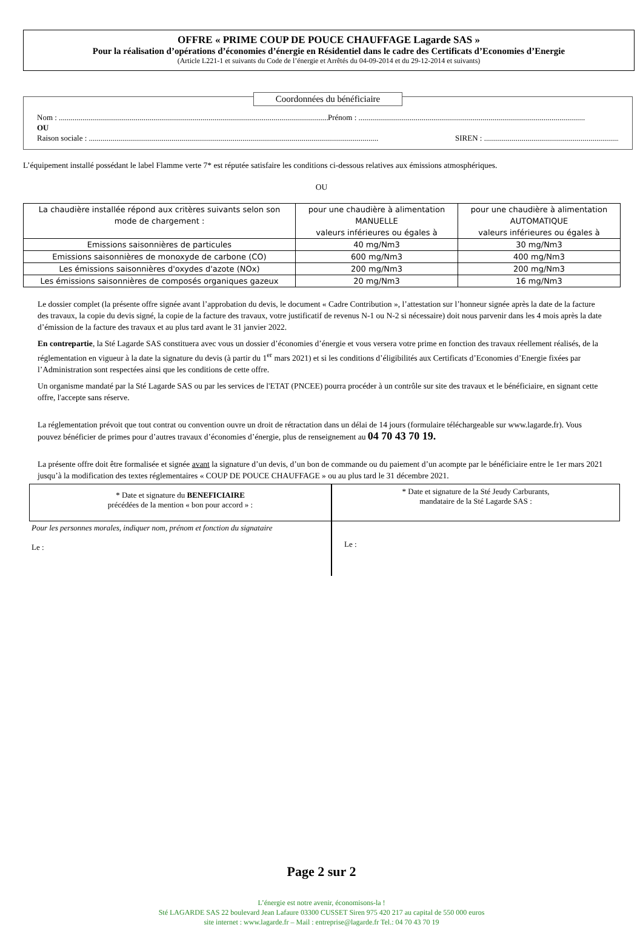OFFRE « PRIME COUP DE POUCE CHAUFFAGE Lagarde SAS »
Pour la réalisation d’opérations d’économies d’énergie en Résidentiel dans le cadre des Certificats d’Economies d’Energie
(Article L221-1 et suivants du Code de l’énergie et Arrêtés du 04-09-2014 et du 29-12-2014 et suivants)
Coordonnées du bénéficiaire
Nom : ................................................................................................................................................... Prénom : ...................................................................................................................
OU
Raison sociale : ................................................................................................................................................... SIREN : ..........................................................................
L’équipement installé possédant le label Flamme verte 7* est réputée satisfaire les conditions ci-dessous relatives aux émissions atmosphériques.
OU
| La chaudière installée répond aux critères suivants selon son mode de chargement : | pour une chaudière à alimentation MANUELLE valeurs inférieures ou égales à | pour une chaudière à alimentation AUTOMATIQUE valeurs inférieures ou égales à |
| Emissions saisonnières de particules | 40 mg/Nm3 | 30 mg/Nm3 |
| Emissions saisonnières de monoxyde de carbone (CO) | 600 mg/Nm3 | 400 mg/Nm3 |
| Les émissions saisonnières d'oxydes d'azote (NOx) | 200 mg/Nm3 | 200 mg/Nm3 |
| Les émissions saisonnières de composés organiques gazeux | 20 mg/Nm3 | 16 mg/Nm3 |
Le dossier complet (la présente offre signée avant l’approbation du devis, le document « Cadre Contribution », l’attestation sur l’honneur signée après la date de la facture des travaux, la copie du devis signé, la copie de la facture des travaux, votre justificatif de revenus N-1 ou N-2 si nécessaire) doit nous parvenir dans les 4 mois après la date d’émission de la facture des travaux et au plus tard avant le 31 janvier 2022.
En contrepartie, la Sté Lagarde SAS constituera avec vous un dossier d’économies d’énergie et vous versera votre prime en fonction des travaux réellement réalisés, de la réglementation en vigueur à la date la signature du devis (à partir du 1<sup>er</sup> mars 2021) et si les conditions d’éligibilités aux Certificats d’Economies d’Energie fixées par l’Administration sont respectées ainsi que les conditions de cette offre.
Un organisme mandaté par la Sté Lagarde SAS ou par les services de l'ETAT (PNCEE) pourra procéder à un contrôle sur site des travaux et le bénéficiaire, en signant cette offre, l'accepte sans réserve.
La réglementation prévoit que tout contrat ou convention ouvre un droit de rétractation dans un délai de 14 jours (formulaire téléchargeable sur www.lagarde.fr). Vous pouvez bénéficier de primes pour d’autres travaux d’économies d’énergie, plus de renseignement au 04 70 43 70 19.
La présente offre doit être formalisée et signée avant la signature d’un devis, d’un bon de commande ou du paiement d’un acompte par le bénéficiaire entre le 1er mars 2021 jusqu’à la modification des textes réglementaires « COUP DE POUCE CHAUFFAGE » ou au plus tard le 31 décembre 2021.
* Date et signature du BENEFICIAIRE
précédées de la mention « bon pour accord » :
* Date et signature de la Sté Jeudy Carburants,
mandataire de la Sté Lagarde SAS :
Pour les personnes morales, indiquer nom, prénom et fonction du signataire
Le :
Le :
Page 2 sur 2
L’énergie est notre avenir, économisons-la !
Sté LAGARDE SAS 22 boulevard Jean Lafaure 03300 CUSSET Siren 975 420 217 au capital de 550 000 euros
site internet : www.lagarde.fr – Mail : entreprise@lagarde.fr Tel.: 04 70 43 70 19